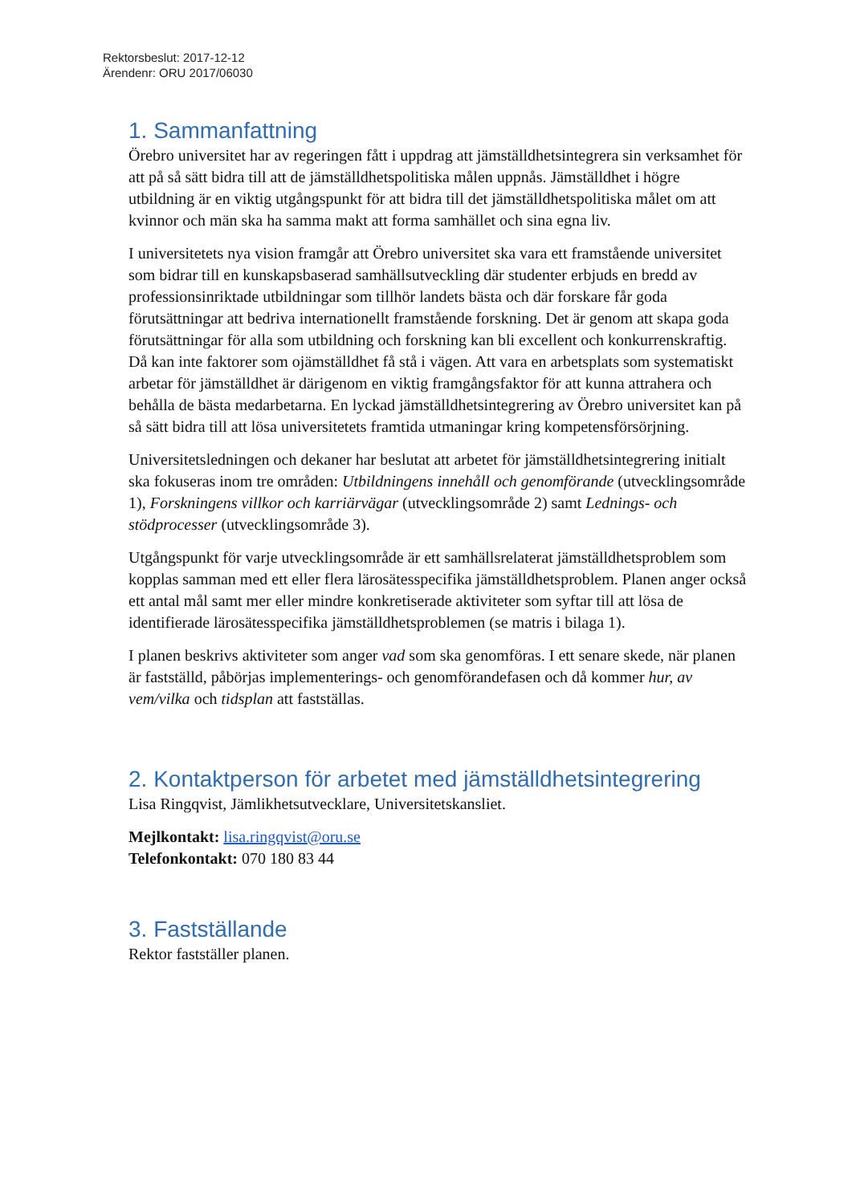Rektorsbeslut: 2017-12-12
Ärendenr: ORU 2017/06030
1. Sammanfattning
Örebro universitet har av regeringen fått i uppdrag att jämställdhetsintegrera sin verksamhet för att på så sätt bidra till att de jämställdhetspolitiska målen uppnås. Jämställdhet i högre utbildning är en viktig utgångspunkt för att bidra till det jämställdhetspolitiska målet om att kvinnor och män ska ha samma makt att forma samhället och sina egna liv.
I universitetets nya vision framgår att Örebro universitet ska vara ett framstående universitet som bidrar till en kunskapsbaserad samhällsutveckling där studenter erbjuds en bredd av professionsinriktade utbildningar som tillhör landets bästa och där forskare får goda förutsättningar att bedriva internationellt framstående forskning. Det är genom att skapa goda förutsättningar för alla som utbildning och forskning kan bli excellent och konkurrenskraftig. Då kan inte faktorer som ojämställdhet få stå i vägen. Att vara en arbetsplats som systematiskt arbetar för jämställdhet är därigenom en viktig framgångsfaktor för att kunna attrahera och behålla de bästa medarbetarna. En lyckad jämställdhetsintegrering av Örebro universitet kan på så sätt bidra till att lösa universitetets framtida utmaningar kring kompetensförsörjning.
Universitetsledningen och dekaner har beslutat att arbetet för jämställdhetsintegrering initialt ska fokuseras inom tre områden: Utbildningens innehåll och genomförande (utvecklingsområde 1), Forskningens villkor och karriärvägar (utvecklingsområde 2) samt Lednings- och stödprocesser (utvecklingsområde 3).
Utgångspunkt för varje utvecklingsområde är ett samhällsrelaterat jämställdhetsproblem som kopplas samman med ett eller flera lärosätesspecifika jämställdhetsproblem. Planen anger också ett antal mål samt mer eller mindre konkretiserade aktiviteter som syftar till att lösa de identifierade lärosätesspecifika jämställdhetsproblemen (se matris i bilaga 1).
I planen beskrivs aktiviteter som anger vad som ska genomföras. I ett senare skede, när planen är fastställd, påbörjas implementerings- och genomförandefasen och då kommer hur, av vem/vilka och tidsplan att fastställas.
2. Kontaktperson för arbetet med jämställdhetsintegrering
Lisa Ringqvist, Jämlikhetsutvecklare, Universitetskansliet.
Mejlkontakt: lisa.ringqvist@oru.se
Telefonkontakt: 070 180 83 44
3. Fastställande
Rektor fastställer planen.